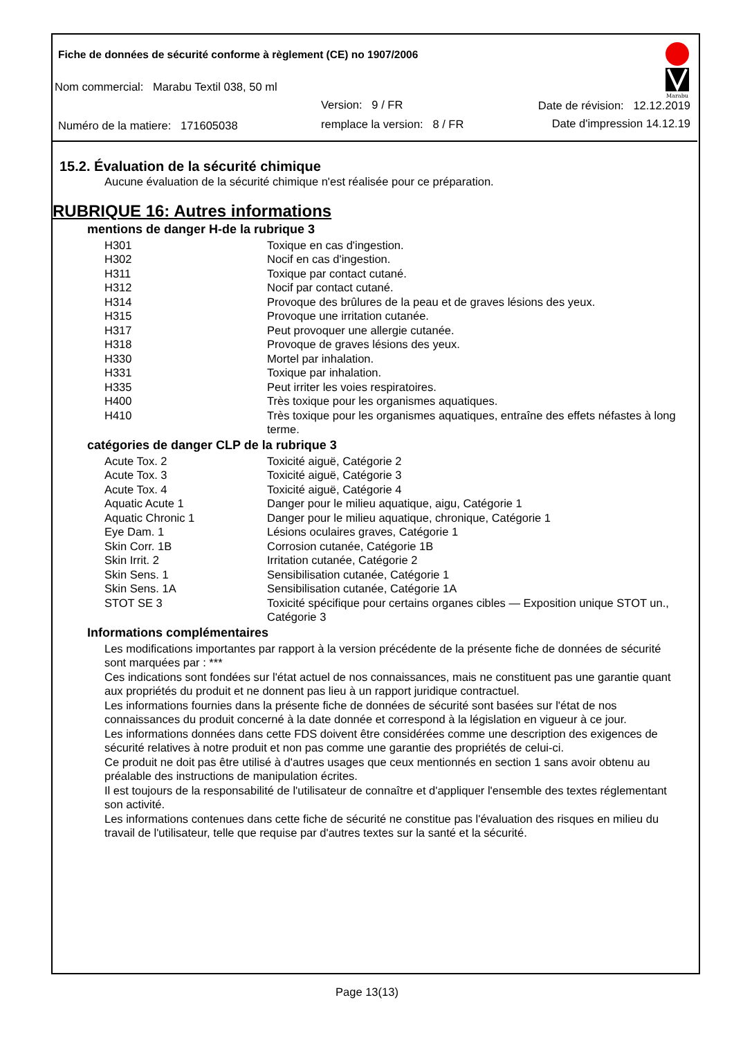Fiche de données de sécurité conforme à règlement (CE) no 1907/2006
Marabu
Nom commercial: Marabu Textil 038, 50 ml
Version: 9 / FR Date de révision: 12.12.2019
Numéro de la matiere: 171605038
remplace la version: 8 / FR Date d'impression 14.12.19
15.2. Évaluation de la sécurité chimique
Aucune évaluation de la sécurité chimique n'est réalisée pour ce préparation.
RUBRIQUE 16: Autres informations
mentions de danger H-de la rubrique 3
| H301 | Toxique en cas d'ingestion. |
| H302 | Nocif en cas d'ingestion. |
| H311 | Toxique par contact cutané. |
| H312 | Nocif par contact cutané. |
| H314 | Provoque des brûlures de la peau et de graves lésions des yeux. |
| H315 | Provoque une irritation cutanée. |
| H317 | Peut provoquer une allergie cutanée. |
| H318 | Provoque de graves lésions des yeux. |
| H330 | Mortel par inhalation. |
| H331 | Toxique par inhalation. |
| H335 | Peut irriter les voies respiratoires. |
| H400 | Très toxique pour les organismes aquatiques. |
| H410 | Très toxique pour les organismes aquatiques, entraîne des effets néfastes à long terme. |
catégories de danger CLP de la rubrique 3
| Acute Tox. 2 | Toxicité aiguë, Catégorie 2 |
| Acute Tox. 3 | Toxicité aiguë, Catégorie 3 |
| Acute Tox. 4 | Toxicité aiguë, Catégorie 4 |
| Aquatic Acute 1 | Danger pour le milieu aquatique, aigu, Catégorie 1 |
| Aquatic Chronic 1 | Danger pour le milieu aquatique, chronique, Catégorie 1 |
| Eye Dam. 1 | Lésions oculaires graves, Catégorie 1 |
| Skin Corr. 1B | Corrosion cutanée, Catégorie 1B |
| Skin Irrit. 2 | Irritation cutanée, Catégorie 2 |
| Skin Sens. 1 | Sensibilisation cutanée, Catégorie 1 |
| Skin Sens. 1A | Sensibilisation cutanée, Catégorie 1A |
| STOT SE 3 | Toxicité spécifique pour certains organes cibles — Exposition unique STOT un., Catégorie 3 |
Informations complémentaires
Les modifications importantes par rapport à la version précédente de la présente fiche de données de sécurité sont marquées par : ***
Ces indications sont fondées sur l'état actuel de nos connaissances, mais ne constituent pas une garantie quant aux propriétés du produit et ne donnent pas lieu à un rapport juridique contractuel.
Les informations fournies dans la présente fiche de données de sécurité sont basées sur l'état de nos connaissances du produit concerné à la date donnée et correspond à la législation en vigueur à ce jour.
Les informations données dans cette FDS doivent être considérées comme une description des exigences de sécurité relatives à notre produit et non pas comme une garantie des propriétés de celui-ci.
Ce produit ne doit pas être utilisé à d'autres usages que ceux mentionnés en section 1 sans avoir obtenu au préalable des instructions de manipulation écrites.
Il est toujours de la responsabilité de l'utilisateur de connaître et d'appliquer l'ensemble des textes réglementant son activité.
Les informations contenues dans cette fiche de sécurité ne constitue pas l'évaluation des risques en milieu du travail de l'utilisateur, telle que requise par d'autres textes sur la santé et la sécurité.
Page 13(13)